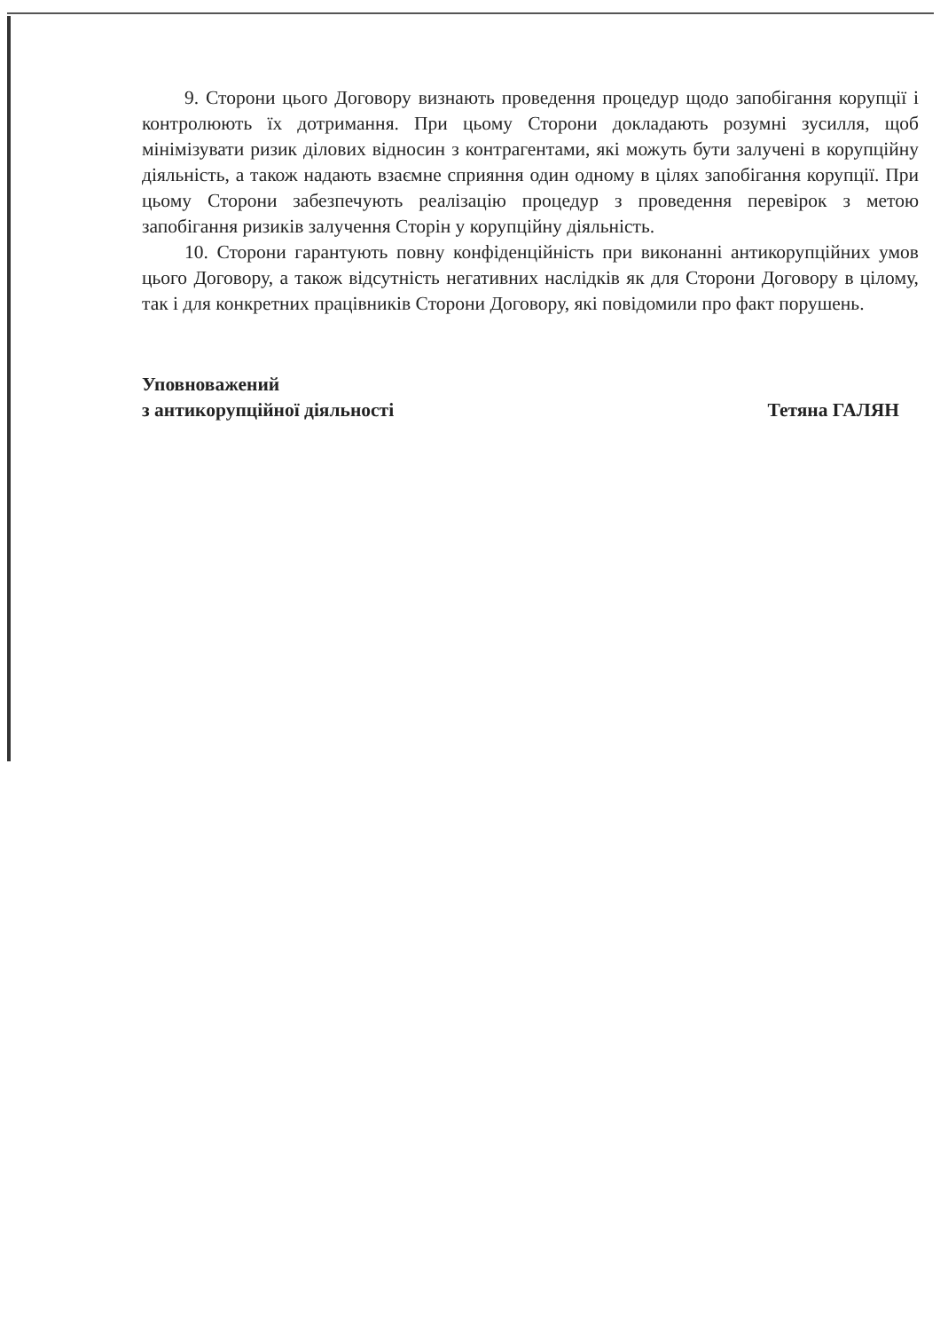9. Сторони цього Договору визнають проведення процедур щодо запобігання корупції і контролюють їх дотримання. При цьому Сторони докладають розумні зусилля, щоб мінімізувати ризик ділових відносин з контрагентами, які можуть бути залучені в корупційну діяльність, а також надають взаємне сприяння один одному в цілях запобігання корупції. При цьому Сторони забезпечують реалізацію процедур з проведення перевірок з метою запобігання ризиків залучення Сторін у корупційну діяльність.
10. Сторони гарантують повну конфіденційність при виконанні антикорупційних умов цього Договору, а також відсутність негативних наслідків як для Сторони Договору в цілому, так і для конкретних працівників Сторони Договору, які повідомили про факт порушень.
Уповноважений
з антикорупційної діяльності
Тетяна ГАЛЯН